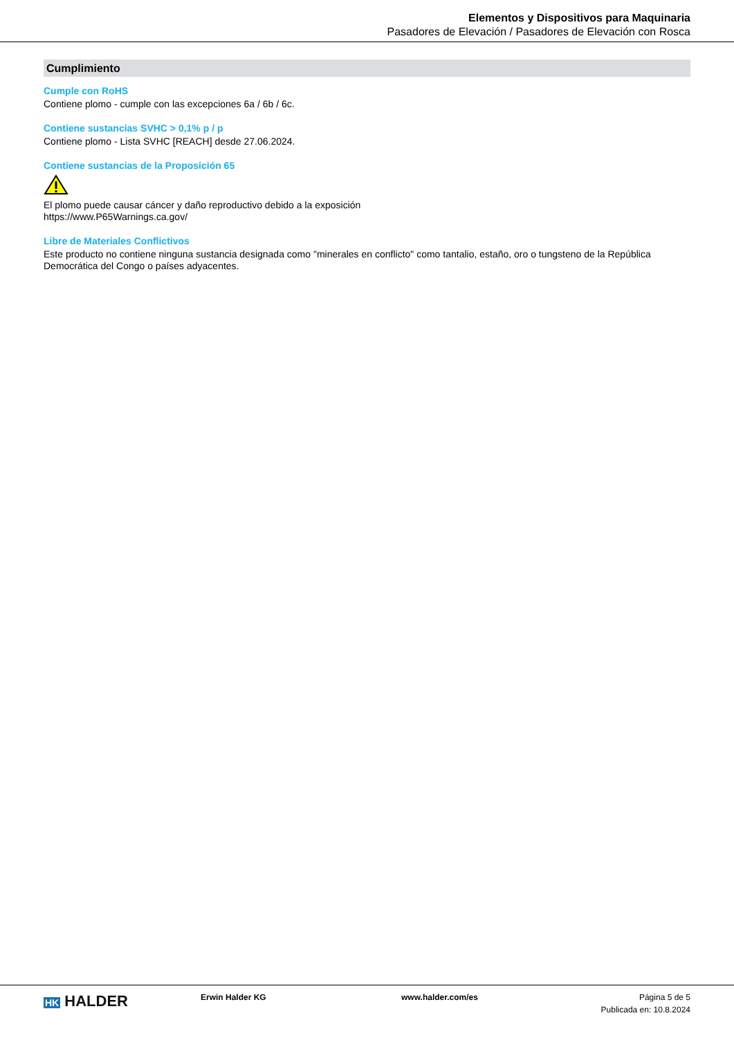Elementos y Dispositivos para Maquinaria
Pasadores de Elevación / Pasadores de Elevación con Rosca
Cumplimiento
Cumple con RoHS
Contiene plomo - cumple con las excepciones 6a / 6b / 6c.
Contiene sustancias SVHC > 0,1% p / p
Contiene plomo - Lista SVHC [REACH] desde 27.06.2024.
Contiene sustancias de la Proposición 65
El plomo puede causar cáncer y daño reproductivo debido a la exposición
https://www.P65Warnings.ca.gov/
Libre de Materiales Conflictivos
Este producto no contiene ninguna sustancia designada como "minerales en conflicto" como tantalio, estaño, oro o tungsteno de la República Democrática del Congo o países adyacentes.
HK HALDER
Erwin Halder KG www.halder.com/es Página 5 de 5
Publicada en: 10.8.2024